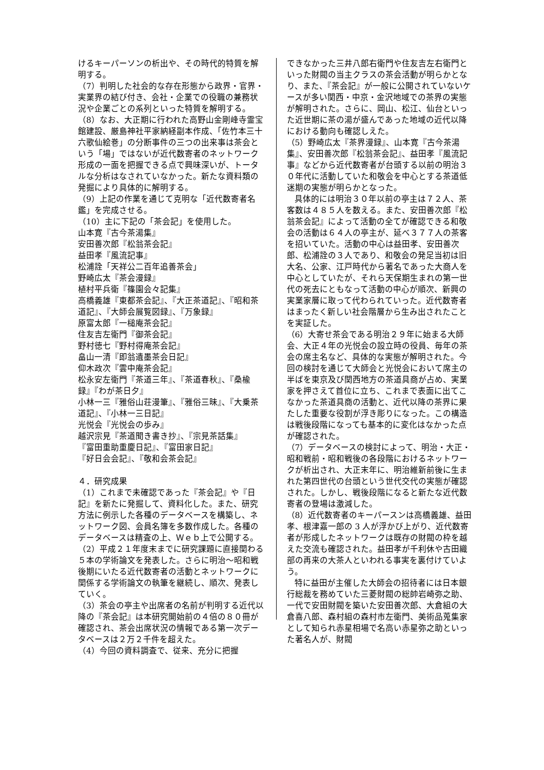けるキーパーソンの析出や、その時代的特質を解明する。
（7）判明した社会的な存在形態から政界・官界・実業界の結び付き、会社・企業での役職の兼務状況や企業ごとの系列といった特質を解明する。
（8）なお、大正期に行われた高野山金剛峰寺霊宝館建設、厳島神社平家納経副本作成、「佐竹本三十六歌仙絵巻」の分断事件の三つの出来事は茶会という「場」ではないが近代数寄者のネットワーク形成の一面を把握できる点で興味深いが、トータルな分析はなされていなかった。新たな資料類の発掘により具体的に解明する。
（9）上記の作業を通じて克明な「近代数寄者名鑑」を完成させる。
（10）主に下記の「茶会記」を使用した。
山本寛『古今茶湯集』
安田善次郎『松翁茶会記』
益田孝『風流記事』
松浦詮「天祥公二百年追善茶会」
野崎広太『茶会漫録』
植村平兵衛『篠園会々記集』
高橋義雄『東都茶会記』、『大正茶道記』、『昭和茶道記』、『大師会展覧図録』、『万象録』
原富太郎『一槌庵茶会記』
住友吉左衛門『御茶会記』
野村徳七『野村得庵茶会記』
畠山一清『即翁遺墨茶会日記』
仰木政次『雲中庵茶会記』
松永安左衛門『茶道三年』、『茶道春秋』、『桑楡録』『わが茶日夕』
小林一三『雅俗山荘漫筆』、『雅俗三昧』、『大乗茶道記』、『小林一三日記』
光悦会『光悦会の歩み』
越沢宗見『茶道聞き書き抄』、『宗見茶話集』
『富田重助重慶日記』、『富田家日記』
『好日会会記』、『敬和会茶会記』
４．研究成果
（1）これまで未確認であった『茶会記』や『日記』を新たに発掘して、資料化した。また、研究方法に例示した各種のデータベースを構築し、ネットワーク図、会員名簿を多数作成した。各種のデータベースは精査の上、Ｗｅｂ上で公開する。
（2）平成２１年度末までに研究課題に直接関わる５本の学術論文を発表した。さらに明治～昭和戦後期にいたる近代数寄者の活動とネットワークに関係する学術論文の執筆を継続し、順次、発表していく。
（3）茶会の亭主や出席者の名前が判明する近代以降の『茶会記』は本研究開始前の４倍の８０冊が確認され、茶会出席状況の情報である第一次データベースは２万２千件を超えた。
（4）今回の資料調査で、従来、充分に把握
できなかった三井八郎右衛門や住友吉左右衛門といった財閥の当主クラスの茶会活動が明らかとなり、また、『茶会記』が一般に公開されていないケースが多い関西・中京・金沢地域での茶界の実態が解明された。さらに、岡山、松江、仙台といった近世期に茶の湯が盛んであった地域の近代以降における動向も確認しえた。
（5）野崎広太『茶界漫録』、山本寛『古今茶湯集』、安田善次郎『松翁茶会記』、益田孝『風流記事』などから近代数寄者が台頭する以前の明治３０年代に活動していた和敬会を中心とする茶道低迷期の実態が明らかとなった。
具体的には明治３０年以前の亭主は７２人、茶客数は４８５人を数える。また、安田善次郎『松翁茶会記』によって活動の全てが確認できる和敬会の活動は６４人の亭主が、延べ３７７人の茶客を招いていた。活動の中心は益田孝、安田善次郎、松浦詮の３人であり、和敬会の発足当初は旧大名、公家、江戸時代から著名であった大商人を中心としていたが、それら天保期生まれの第一世代の死去にともなって活動の中心が順次、新興の実業家層に取って代わられていった。近代数寄者はまったく新しい社会階層から生み出されたことを実証した。
（6）大寄せ茶会である明治２９年に始まる大師会、大正４年の光悦会の設立時の役員、毎年の茶会の席主名など、具体的な実態が解明された。今回の検討を通じて大師会と光悦会において席主の半ばを東京及び関西地方の茶道具商が占め、実業家を押さえて首位に立ち、これまで表面に出てこなかった茶道具商の活動と、近代以降の茶界に果たした重要な役割が浮き彫りになった。この構造は戦後段階になっても基本的に変化はなかった点が確認された。
（7）データベースの検討によって、明治・大正・昭和戦前・昭和戦後の各段階におけるネットワークが析出され、大正末年に、明治維新前後に生まれた第四世代の台頭という世代交代の実態が確認された。しかし、戦後段階になると新たな近代数寄者の登場は激減した。
（8）近代数寄者のキーパースンは高橋義雄、益田孝、根津嘉一郎の 3 人が浮かび上がり、近代数寄者が形成したネットワークは既存の財閥の枠を越えた交流も確認された。益田孝が千利休や古田織部の再来の大茶人といわれる事実を裏付けていよう。
特に益田が主催した大師会の招待者には日本銀行総裁を務めていた三菱財閥の総帥岩崎弥之助、一代で安田財閥を築いた安田善次郎、大倉組の大倉喜八郎、森村組の森村市左衛門、美術品蒐集家として知られ赤星相場で名高い赤星弥之助といった著名人が、財閥